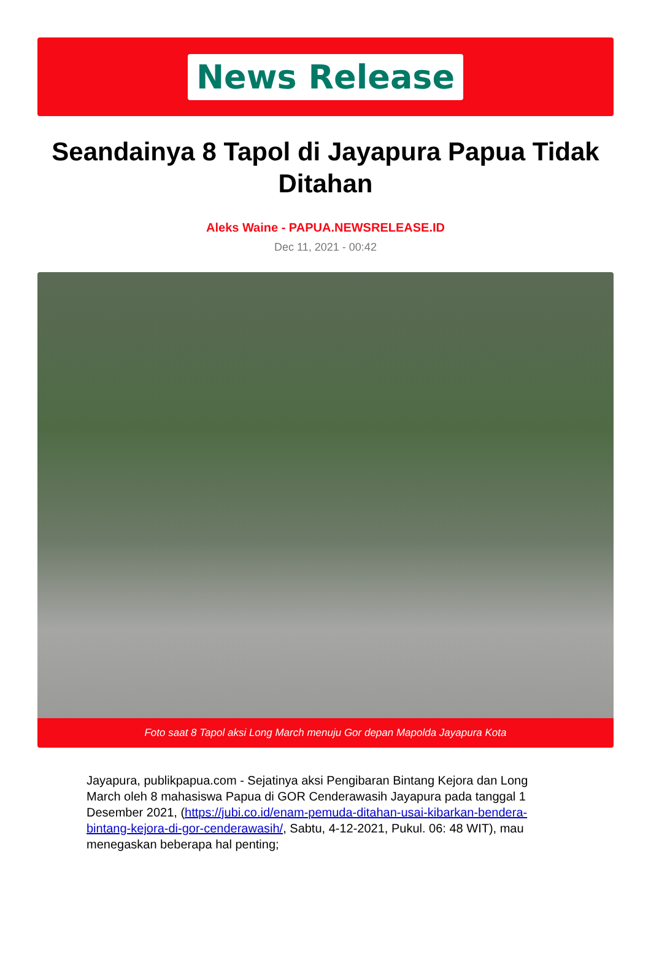News Release
Seandainya 8 Tapol di Jayapura Papua Tidak Ditahan
Aleks Waine - PAPUA.NEWSRELEASE.ID
Dec 11, 2021 - 00:42
Foto saat 8 Tapol aksi Long March menuju Gor depan Mapolda Jayapura Kota
Jayapura, publikpapua.com - Sejatinya aksi Pengibaran Bintang Kejora dan Long March oleh 8 mahasiswa Papua di GOR Cenderawasih Jayapura pada tanggal 1 Desember 2021, (https://jubi.co.id/enam-pemuda-ditahan-usai-kibarkan-bendera-bintang-kejora-di-gor-cenderawasih/, Sabtu, 4-12-2021, Pukul. 06: 48 WIT), mau menegaskan beberapa hal penting;